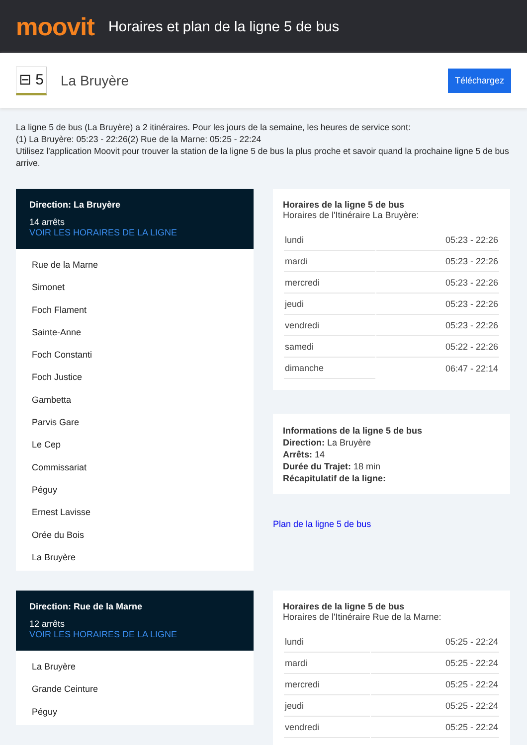moovit
Horaires et plan de la ligne 5 de bus
⊟ 5
La Bruyère
Téléchargez
La ligne 5 de bus (La Bruyère) a 2 itinéraires. Pour les jours de la semaine, les heures de service sont:
(1) La Bruyère: 05:23 - 22:26(2) Rue de la Marne: 05:25 - 22:24
Utilisez l'application Moovit pour trouver la station de la ligne 5 de bus la plus proche et savoir quand la prochaine ligne 5 de bus arrive.
Direction: La Bruyère
14 arrêts
VOIR LES HORAIRES DE LA LIGNE
Rue de la Marne
Simonet
Foch Flament
Sainte-Anne
Foch Constanti
Foch Justice
Gambetta
Parvis Gare
Le Cep
Commissariat
Péguy
Ernest Lavisse
Orée du Bois
La Bruyère
Horaires de la ligne 5 de bus
Horaires de l'Itinéraire La Bruyère:
| lundi | 05:23 - 22:26 |
| mardi | 05:23 - 22:26 |
| mercredi | 05:23 - 22:26 |
| jeudi | 05:23 - 22:26 |
| vendredi | 05:23 - 22:26 |
| samedi | 05:22 - 22:26 |
| dimanche | 06:47 - 22:14 |
Informations de la ligne 5 de bus
Direction: La Bruyère
Arrêts: 14
Durée du Trajet: 18 min
Récapitulatif de la ligne:
Plan de la ligne 5 de bus
Direction: Rue de la Marne
12 arrêts
VOIR LES HORAIRES DE LA LIGNE
La Bruyère
Grande Ceinture
Péguy
Horaires de la ligne 5 de bus
Horaires de l'Itinéraire Rue de la Marne:
| lundi | 05:25 - 22:24 |
| mardi | 05:25 - 22:24 |
| mercredi | 05:25 - 22:24 |
| jeudi | 05:25 - 22:24 |
| vendredi | 05:25 - 22:24 |